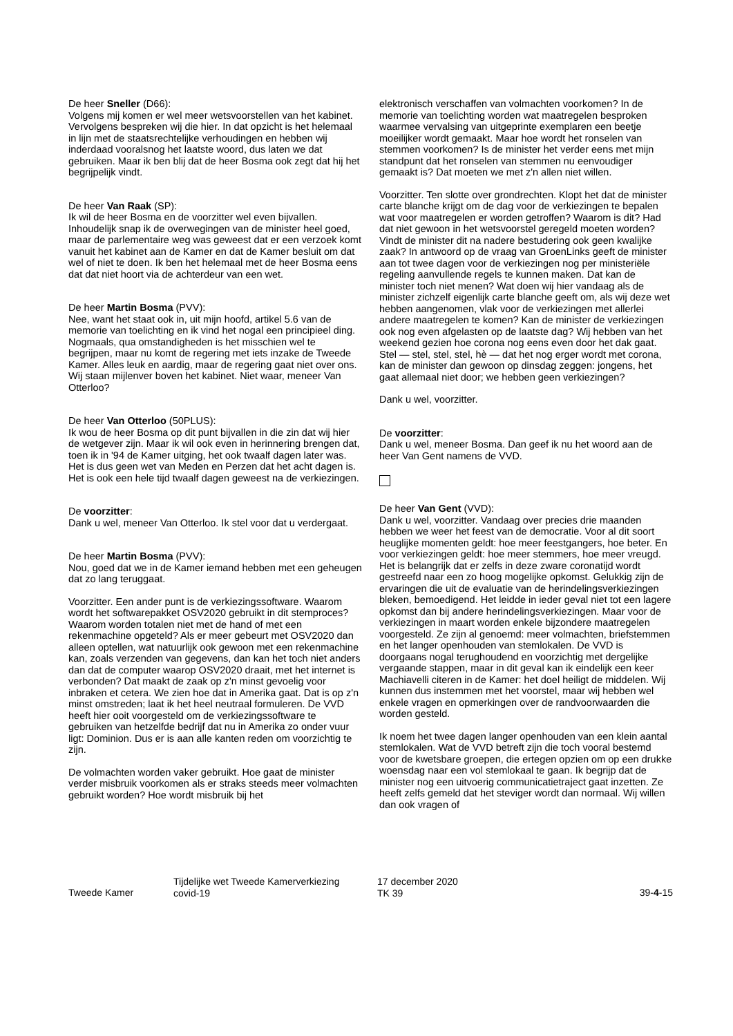De heer Sneller (D66):
Volgens mij komen er wel meer wetsvoorstellen van het kabinet. Vervolgens bespreken wij die hier. In dat opzicht is het helemaal in lijn met de staatsrechtelijke verhoudingen en hebben wij inderdaad vooralsnog het laatste woord, dus laten we dat gebruiken. Maar ik ben blij dat de heer Bosma ook zegt dat hij het begrijpelijk vindt.
De heer Van Raak (SP):
Ik wil de heer Bosma en de voorzitter wel even bijvallen. Inhoudelijk snap ik de overwegingen van de minister heel goed, maar de parlementaire weg was geweest dat er een verzoek komt vanuit het kabinet aan de Kamer en dat de Kamer besluit om dat wel of niet te doen. Ik ben het helemaal met de heer Bosma eens dat dat niet hoort via de achterdeur van een wet.
De heer Martin Bosma (PVV):
Nee, want het staat ook in, uit mijn hoofd, artikel 5.6 van de memorie van toelichting en ik vind het nogal een principieel ding. Nogmaals, qua omstandigheden is het misschien wel te begrijpen, maar nu komt de regering met iets inzake de Tweede Kamer. Alles leuk en aardig, maar de regering gaat niet over ons. Wij staan mijlenver boven het kabinet. Niet waar, meneer Van Otterloo?
De heer Van Otterloo (50PLUS):
Ik wou de heer Bosma op dit punt bijvallen in die zin dat wij hier de wetgever zijn. Maar ik wil ook even in herinnering brengen dat, toen ik in '94 de Kamer uitging, het ook twaalf dagen later was. Het is dus geen wet van Meden en Perzen dat het acht dagen is. Het is ook een hele tijd twaalf dagen geweest na de verkiezingen.
De voorzitter:
Dank u wel, meneer Van Otterloo. Ik stel voor dat u verdergaat.
De heer Martin Bosma (PVV):
Nou, goed dat we in de Kamer iemand hebben met een geheugen dat zo lang teruggaat.
Voorzitter. Een ander punt is de verkiezingssoftware. Waarom wordt het softwarepakket OSV2020 gebruikt in dit stemproces? Waarom worden totalen niet met de hand of met een rekenmachine opgeteld? Als er meer gebeurt met OSV2020 dan alleen optellen, wat natuurlijk ook gewoon met een rekenmachine kan, zoals verzenden van gegevens, dan kan het toch niet anders dan dat de computer waarop OSV2020 draait, met het internet is verbonden? Dat maakt de zaak op z'n minst gevoelig voor inbraken et cetera. We zien hoe dat in Amerika gaat. Dat is op z'n minst omstreden; laat ik het heel neutraal formuleren. De VVD heeft hier ooit voorgesteld om de verkiezingssoftware te gebruiken van hetzelfde bedrijf dat nu in Amerika zo onder vuur ligt: Dominion. Dus er is aan alle kanten reden om voorzichtig te zijn.
De volmachten worden vaker gebruikt. Hoe gaat de minister verder misbruik voorkomen als er straks steeds meer volmachten gebruikt worden? Hoe wordt misbruik bij het
elektronisch verschaffen van volmachten voorkomen? In de memorie van toelichting worden wat maatregelen besproken waarmee vervalsing van uitgeprinte exemplaren een beetje moeilijker wordt gemaakt. Maar hoe wordt het ronselen van stemmen voorkomen? Is de minister het verder eens met mijn standpunt dat het ronselen van stemmen nu eenvoudiger gemaakt is? Dat moeten we met z'n allen niet willen.
Voorzitter. Ten slotte over grondrechten. Klopt het dat de minister carte blanche krijgt om de dag voor de verkiezingen te bepalen wat voor maatregelen er worden getroffen? Waarom is dit? Had dat niet gewoon in het wetsvoorstel geregeld moeten worden? Vindt de minister dit na nadere bestudering ook geen kwalijke zaak? In antwoord op de vraag van GroenLinks geeft de minister aan tot twee dagen voor de verkiezingen nog per ministeriële regeling aanvullende regels te kunnen maken. Dat kan de minister toch niet menen? Wat doen wij hier vandaag als de minister zichzelf eigenlijk carte blanche geeft om, als wij deze wet hebben aangenomen, vlak voor de verkiezingen met allerlei andere maatregelen te komen? Kan de minister de verkiezingen ook nog even afgelasten op de laatste dag? Wij hebben van het weekend gezien hoe corona nog eens even door het dak gaat. Stel — stel, stel, stel, hè — dat het nog erger wordt met corona, kan de minister dan gewoon op dinsdag zeggen: jongens, het gaat allemaal niet door; we hebben geen verkiezingen?
Dank u wel, voorzitter.
De voorzitter:
Dank u wel, meneer Bosma. Dan geef ik nu het woord aan de heer Van Gent namens de VVD.
De heer Van Gent (VVD):
Dank u wel, voorzitter. Vandaag over precies drie maanden hebben we weer het feest van de democratie. Voor al dit soort heuglijke momenten geldt: hoe meer feestgangers, hoe beter. En voor verkiezingen geldt: hoe meer stemmers, hoe meer vreugd. Het is belangrijk dat er zelfs in deze zware coronatijd wordt gestreefd naar een zo hoog mogelijke opkomst. Gelukkig zijn de ervaringen die uit de evaluatie van de herindelingsverkiezingen bleken, bemoedigend. Het leidde in ieder geval niet tot een lagere opkomst dan bij andere herindelingsverkiezingen. Maar voor de verkiezingen in maart worden enkele bijzondere maatregelen voorgesteld. Ze zijn al genoemd: meer volmachten, briefstemmen en het langer openhouden van stemlokalen. De VVD is doorgaans nogal terughoudend en voorzichtig met dergelijke vergaande stappen, maar in dit geval kan ik eindelijk een keer Machiavelli citeren in de Kamer: het doel heiligt de middelen. Wij kunnen dus instemmen met het voorstel, maar wij hebben wel enkele vragen en opmerkingen over de randvoorwaarden die worden gesteld.
Ik noem het twee dagen langer openhouden van een klein aantal stemlokalen. Wat de VVD betreft zijn die toch vooral bestemd voor de kwetsbare groepen, die ertegen opzien om op een drukke woensdag naar een vol stemlokaal te gaan. Ik begrijp dat de minister nog een uitvoerig communicatietraject gaat inzetten. Ze heeft zelfs gemeld dat het steviger wordt dan normaal. Wij willen dan ook vragen of
Tweede Kamer
Tijdelijke wet Tweede Kamerverkiezing
covid-19
17 december 2020
TK 39
39-4-15